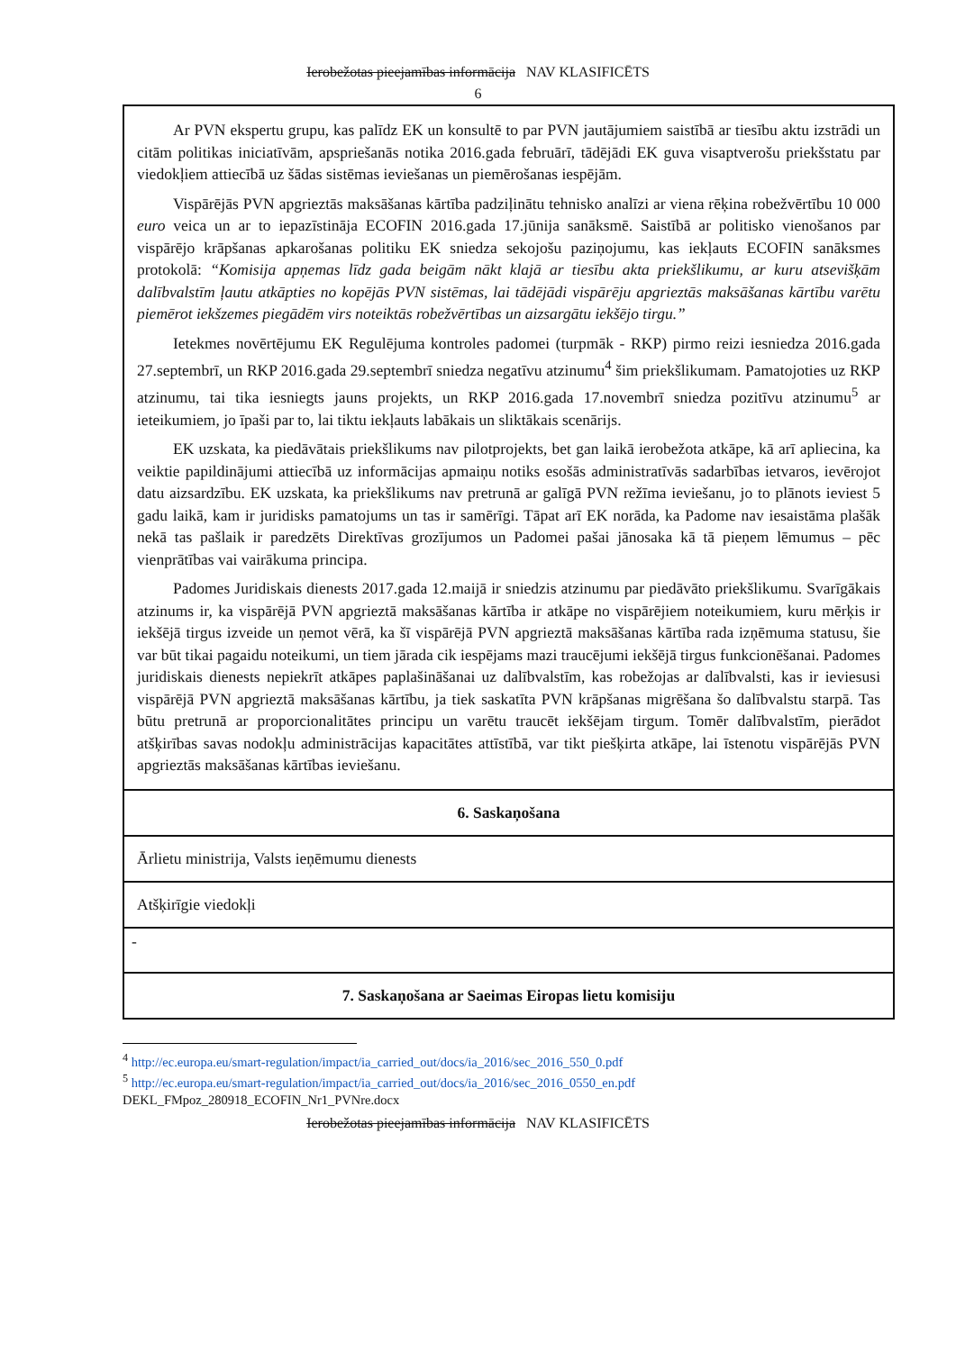Ierobežotas pieejamības informācija NAV KLASIFICĒTS
6
| Ar PVN ekspertu grupu, kas palīdz EK un konsultē to par PVN jautājumiem saistībā ar tiesību aktu izstrādi un citām politikas iniciatīvām, apspriešanās notika 2016.gada februārī, tādējādi EK guva visaptverošu priekšstatu par viedokļiem attiecībā uz šādas sistēmas ieviešanas un piemērošanas iespējām. Vispārējās PVN apgrieztās maksāšanas kārtība padziļinātu tehnisko analīzi ar viena rēķina robežvērtību 10 000 euro veica un ar to iepazīstināja ECOFIN 2016.gada 17.jūnija sanāksmē. Saistībā ar politisko vienošanos par vispārējo krāpšanas apkarošanas politiku EK sniedza sekojošu paziņojumu, kas iekļauts ECOFIN sanāksmes protokolā: “Komisija apņemas līdz gada beigām nākt klajā ar tiesību akta priekšlikumu, ar kuru atsevišķām dalībvalstīm ļautu atkāpties no kopējās PVN sistēmas, lai tādējādi vispārēju apgrieztās maksāšanas kārtību varētu piemērot iekšzemes piegādēm virs noteiktās robežvērtības un aizsargātu iekšējo tirgu.” Ietekmes novērtējumu EK Regulējuma kontroles padomei (turpmāk - RKP) pirmo reizi iesniedza 2016.gada 27.septembrī, un RKP 2016.gada 29.septembrī sniedza negatīvu atzinumu<sup>4</sup> šim priekšlikumam. Pamatojoties uz RKP atzinumu, tai tika iesniegts jauns projekts, un RKP 2016.gada 17.novembrī sniedza pozitīvu atzinumu<sup>5</sup> ar ieteikumiem, jo īpaši par to, lai tiktu iekļauts labākais un sliktākais scenārijs. EK uzskata, ka piedāvātais priekšlikums nav pilotprojekts, bet gan laikā ierobežota atkāpe, kā arī apliecina, ka veiktie papildinājumi attiecībā uz informācijas apmaiņu notiks esošās administratīvās sadarbības ietvaros, ievērojot datu aizsardzību. EK uzskata, ka priekšlikums nav pretrunā ar galīgā PVN režīma ieviešanu, jo to plānots ieviest 5 gadu laikā, kam ir juridisks pamatojums un tas ir samērīgi. Tāpat arī EK norāda, ka Padome nav iesaistāma plašāk nekā tas pašlaik ir paredzēts Direktīvas grozījumos un Padomei pašai jānosaka kā tā pieņem lēmumus – pēc vienprātības vai vairākuma principa. Padomes Juridiskais dienests 2017.gada 12.maijā ir sniedzis atzinumu par piedāvāto priekšlikumu. Svarīgākais atzinums ir, ka vispārējā PVN apgrieztā maksāšanas kārtība ir atkāpe no vispārējiem noteikumiem, kuru mērķis ir iekšējā tirgus izveide un ņemot vērā, ka šī vispārējā PVN apgrieztā maksāšanas kārtība rada izņēmuma statusu, šie var būt tikai pagaidu noteikumi, un tiem jārada cik iespējams mazi traucējumi iekšējā tirgus funkcionēšanai. Padomes juridiskais dienests nepiekrīt atkāpes paplašināšanai uz dalībvalstīm, kas robežojas ar dalībvalsti, kas ir ieviesusi vispārējā PVN apgrieztā maksāšanas kārtību, ja tiek saskatīta PVN krāpšanas migrēšana šo dalībvalstu starpā. Tas būtu pretrunā ar proporcionalitātes principu un varētu traucēt iekšējam tirgum. Tomēr dalībvalstīm, pierādot atšķirības savas nodokļu administrācijas kapacitātes attīstībā, var tikt piešķirta atkāpe, lai īstenotu vispārējās PVN apgrieztās maksāšanas kārtības ieviešanu. |
| 6. Saskaņošana |
| Ārlietu ministrija, Valsts ieņēmumu dienests |
| Atšķirīgie viedokļi |
| - |
| 7. Saskaņošana ar Saeimas Eiropas lietu komisiju |
<sup>4</sup> http://ec.europa.eu/smart-regulation/impact/ia_carried_out/docs/ia_2016/sec_2016_550_0.pdf
<sup>5</sup> http://ec.europa.eu/smart-regulation/impact/ia_carried_out/docs/ia_2016/sec_2016_0550_en.pdf
DEKL_FMpoz_280918_ECOFIN_Nr1_PVNre.docx
Ierobežotas pieejamības informācija NAV KLASIFICĒTS